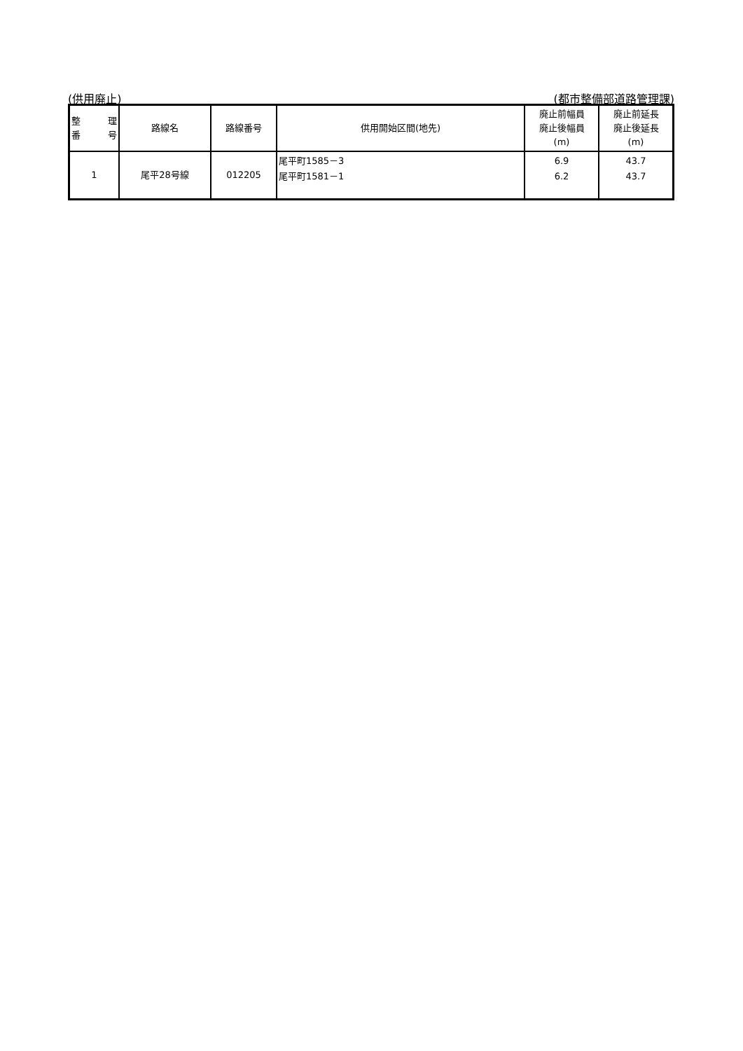(供用廃止) (都市整備部道路管理課)
| 整 理 番 号 | 路線名 | 路線番号 | 供用開始区間(地先) | 廃止前幅員 廃止後幅員 (m) | 廃止前延長 廃止後延長 (m) |
| --- | --- | --- | --- | --- | --- |
| 1 | 尾平28号線 | 012205 | 尾平町1585－3 尾平町1581－1 | 6.9 6.2 | 43.7 43.7 |